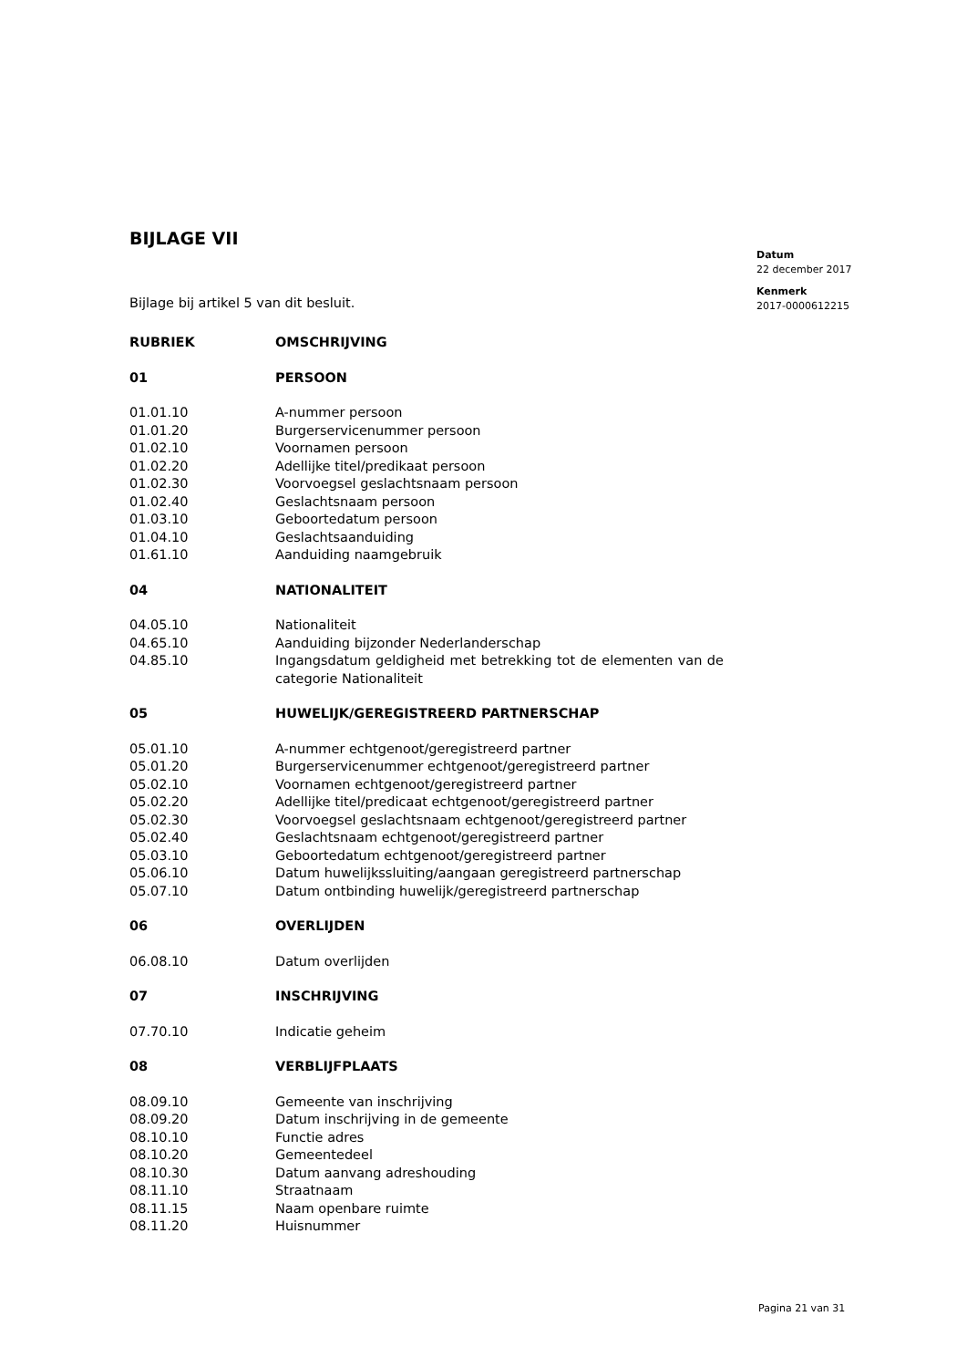Datum
22 december 2017
Kenmerk
2017-0000612215
BIJLAGE VII
Bijlage bij artikel 5 van dit besluit.
| RUBRIEK | OMSCHRIJVING |
| 01 | PERSOON |
| 01.01.10 | A-nummer persoon |
| 01.01.20 | Burgerservicenummer persoon |
| 01.02.10 | Voornamen persoon |
| 01.02.20 | Adellijke titel/predikaat persoon |
| 01.02.30 | Voorvoegsel geslachtsnaam persoon |
| 01.02.40 | Geslachtsnaam persoon |
| 01.03.10 | Geboortedatum persoon |
| 01.04.10 | Geslachtsaanduiding |
| 01.61.10 | Aanduiding naamgebruik |
| 04 | NATIONALITEIT |
| 04.05.10 | Nationaliteit |
| 04.65.10 | Aanduiding bijzonder Nederlanderschap |
| 04.85.10 | Ingangsdatum geldigheid met betrekking tot de elementen van de categorie Nationaliteit |
| 05 | HUWELIJK/GEREGISTREERD PARTNERSCHAP |
| 05.01.10 | A-nummer echtgenoot/geregistreerd partner |
| 05.01.20 | Burgerservicenummer echtgenoot/geregistreerd partner |
| 05.02.10 | Voornamen echtgenoot/geregistreerd partner |
| 05.02.20 | Adellijke titel/predicaat echtgenoot/geregistreerd partner |
| 05.02.30 | Voorvoegsel geslachtsnaam echtgenoot/geregistreerd partner |
| 05.02.40 | Geslachtsnaam echtgenoot/geregistreerd partner |
| 05.03.10 | Geboortedatum echtgenoot/geregistreerd partner |
| 05.06.10 | Datum huwelijkssluiting/aangaan geregistreerd partnerschap |
| 05.07.10 | Datum ontbinding huwelijk/geregistreerd partnerschap |
| 06 | OVERLIJDEN |
| 06.08.10 | Datum overlijden |
| 07 | INSCHRIJVING |
| 07.70.10 | Indicatie geheim |
| 08 | VERBLIJFPLAATS |
| 08.09.10 | Gemeente van inschrijving |
| 08.09.20 | Datum inschrijving in de gemeente |
| 08.10.10 | Functie adres |
| 08.10.20 | Gemeentedeel |
| 08.10.30 | Datum aanvang adreshouding |
| 08.11.10 | Straatnaam |
| 08.11.15 | Naam openbare ruimte |
| 08.11.20 | Huisnummer |
Pagina 21 van 31